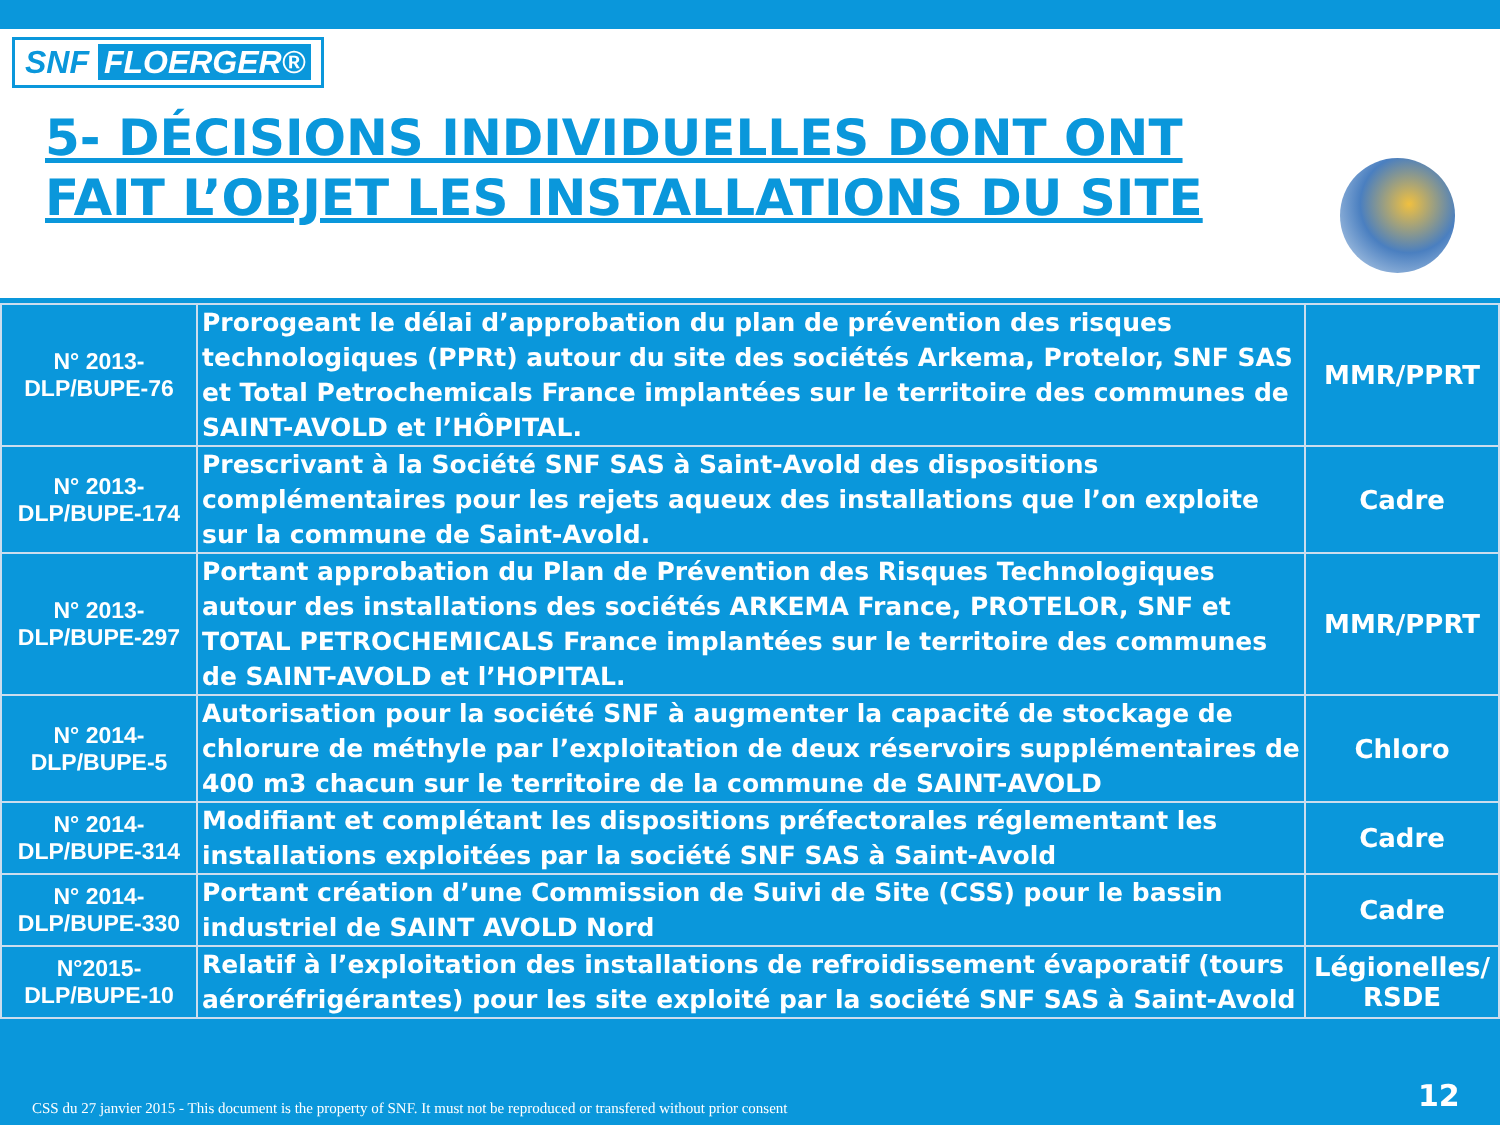SNF FLOERGER®
5- DÉCISIONS INDIVIDUELLES DONT ONT FAIT L’OBJET LES INSTALLATIONS DU SITE
| N° 2013-DLP/BUPE-76 | Prorogeant le délai d’approbation du plan de prévention des risques technologiques (PPRt) autour du site des sociétés Arkema, Protelor, SNF SAS et Total Petrochemicals France implantées sur le territoire des communes de SAINT-AVOLD et l’HÔPITAL. | MMR/PPRT |
| N° 2013-DLP/BUPE-174 | Prescrivant à la Société SNF SAS à Saint-Avold des dispositions complémentaires pour les rejets aqueux des installations que l’on exploite sur la commune de Saint-Avold. | Cadre |
| N° 2013-DLP/BUPE-297 | Portant approbation du Plan de Prévention des Risques Technologiques autour des installations des sociétés ARKEMA France, PROTELOR, SNF et TOTAL PETROCHEMICALS France implantées sur le territoire des communes de SAINT-AVOLD et l’HOPITAL. | MMR/PPRT |
| N° 2014-DLP/BUPE-5 | Autorisation pour la société SNF à augmenter la capacité de stockage de chlorure de méthyle par l’exploitation de deux réservoirs supplémentaires de 400 m3 chacun sur le territoire de la commune de SAINT-AVOLD | Chloro |
| N° 2014-DLP/BUPE-314 | Modifiant et complétant les dispositions préfectorales réglementant les installations exploitées par la société SNF SAS à Saint-Avold | Cadre |
| N° 2014-DLP/BUPE-330 | Portant création d’une Commission de Suivi de Site (CSS) pour le bassin industriel de SAINT AVOLD Nord | Cadre |
| N°2015-DLP/BUPE-10 | Relatif à l’exploitation des installations de refroidissement évaporatif (tours aéroréfrigérantes) pour les site exploité par la société SNF SAS à Saint-Avold | Légionelles/ RSDE |
CSS du 27 janvier 2015 - This document is the property of SNF. It must not be reproduced or transfered without prior consent
12